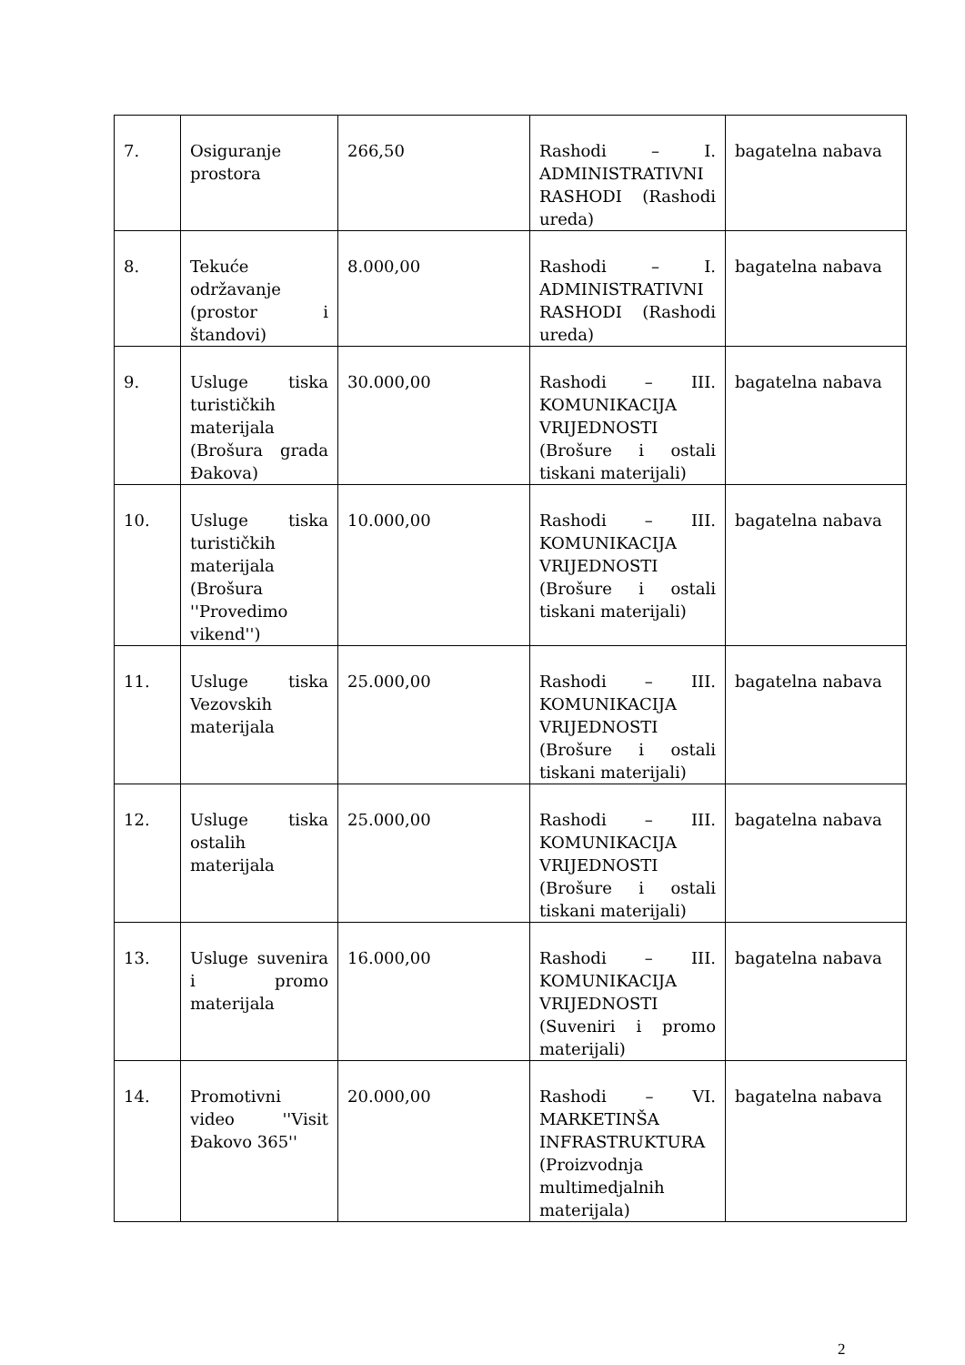| 7. | Osiguranje prostora | 266,50 | Rashodi – I. ADMINISTRATIVNI RASHODI (Rashodi ureda) | bagatelna nabava |
| 8. | Tekuće održavanje (prostor i štandovi) | 8.000,00 | Rashodi – I. ADMINISTRATIVNI RASHODI (Rashodi ureda) | bagatelna nabava |
| 9. | Usluge tiska turističkih materijala (Brošura grada Đakova) | 30.000,00 | Rashodi – III. KOMUNIKACIJA VRIJEDNOSTI (Brošure i ostali tiskani materijali) | bagatelna nabava |
| 10. | Usluge tiska turističkih materijala (Brošura ''Provedimo vikend'') | 10.000,00 | Rashodi – III. KOMUNIKACIJA VRIJEDNOSTI (Brošure i ostali tiskani materijali) | bagatelna nabava |
| 11. | Usluge tiska Vezovskih materijala | 25.000,00 | Rashodi – III. KOMUNIKACIJA VRIJEDNOSTI (Brošure i ostali tiskani materijali) | bagatelna nabava |
| 12. | Usluge tiska ostalih materijala | 25.000,00 | Rashodi – III. KOMUNIKACIJA VRIJEDNOSTI (Brošure i ostali tiskani materijali) | bagatelna nabava |
| 13. | Usluge suvenira i promo materijala | 16.000,00 | Rashodi – III. KOMUNIKACIJA VRIJEDNOSTI (Suveniri i promo materijali) | bagatelna nabava |
| 14. | Promotivni video ''Visit Đakovo 365'' | 20.000,00 | Rashodi – VI. MARKETINŠA INFRASTRUKTURA (Proizvodnja multimedjalnih materijala) | bagatelna nabava |
2